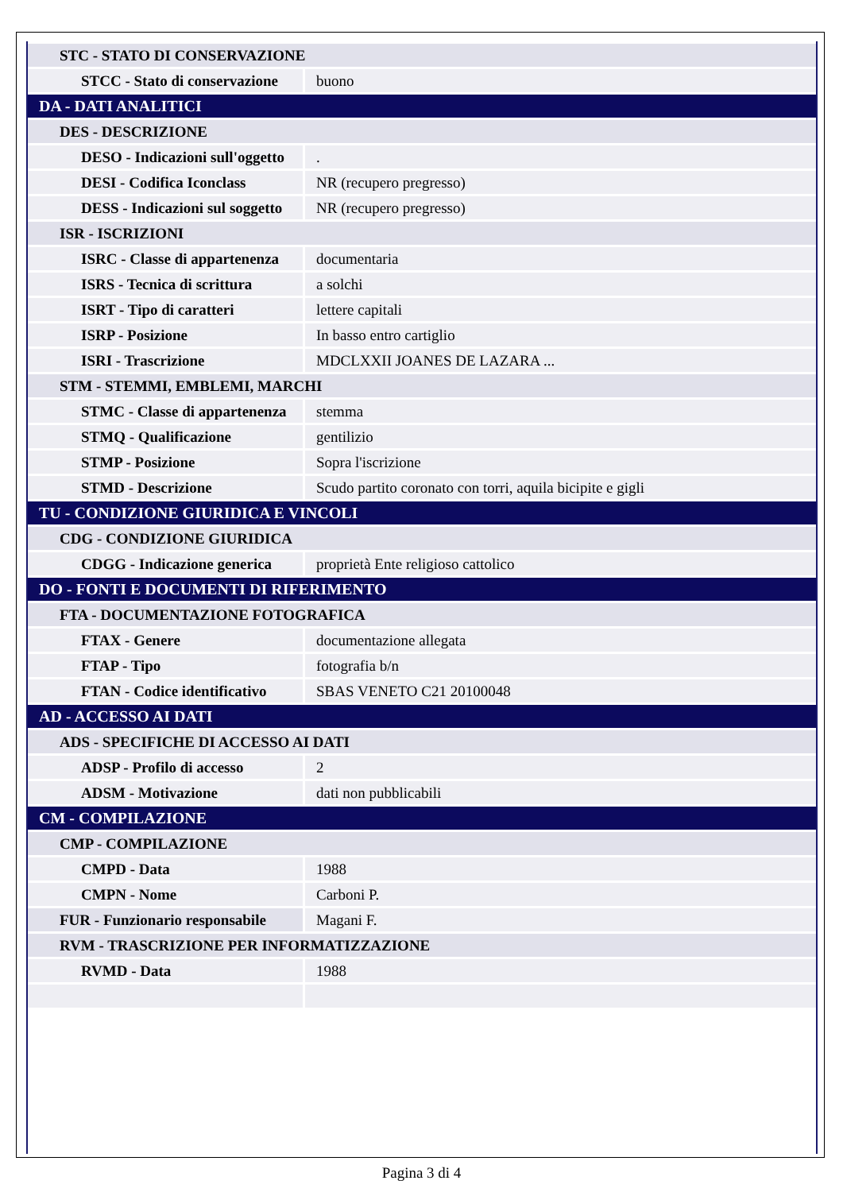| STC - STATO DI CONSERVAZIONE | |
| STCC - Stato di conservazione | buono |
| DA - DATI ANALITICI | |
| DES - DESCRIZIONE | |
| DESO - Indicazioni sull'oggetto | . |
| DESI - Codifica Iconclass | NR (recupero pregresso) |
| DESS - Indicazioni sul soggetto | NR (recupero pregresso) |
| ISR - ISCRIZIONI | |
| ISRC - Classe di appartenenza | documentaria |
| ISRS - Tecnica di scrittura | a solchi |
| ISRT - Tipo di caratteri | lettere capitali |
| ISRP - Posizione | In basso entro cartiglio |
| ISRI - Trascrizione | MDCLXXII JOANES DE LAZARA ... |
| STM - STEMMI, EMBLEMI, MARCHI | |
| STMC - Classe di appartenenza | stemma |
| STMQ - Qualificazione | gentilizio |
| STMP - Posizione | Sopra l'iscrizione |
| STMD - Descrizione | Scudo partito coronato con torri, aquila bicipite e gigli |
| TU - CONDIZIONE GIURIDICA E VINCOLI | |
| CDG - CONDIZIONE GIURIDICA | |
| CDGG - Indicazione generica | proprietà Ente religioso cattolico |
| DO - FONTI E DOCUMENTI DI RIFERIMENTO | |
| FTA - DOCUMENTAZIONE FOTOGRAFICA | |
| FTAX - Genere | documentazione allegata |
| FTAP - Tipo | fotografia b/n |
| FTAN - Codice identificativo | SBAS VENETO C21 20100048 |
| AD - ACCESSO AI DATI | |
| ADS - SPECIFICHE DI ACCESSO AI DATI | |
| ADSP - Profilo di accesso | 2 |
| ADSM - Motivazione | dati non pubblicabili |
| CM - COMPILAZIONE | |
| CMP - COMPILAZIONE | |
| CMPD - Data | 1988 |
| CMPN - Nome | Carboni P. |
| FUR - Funzionario responsabile | Magani F. |
| RVM - TRASCRIZIONE PER INFORMATIZZAZIONE | |
| RVMD - Data | 1988 |
Pagina 3 di 4